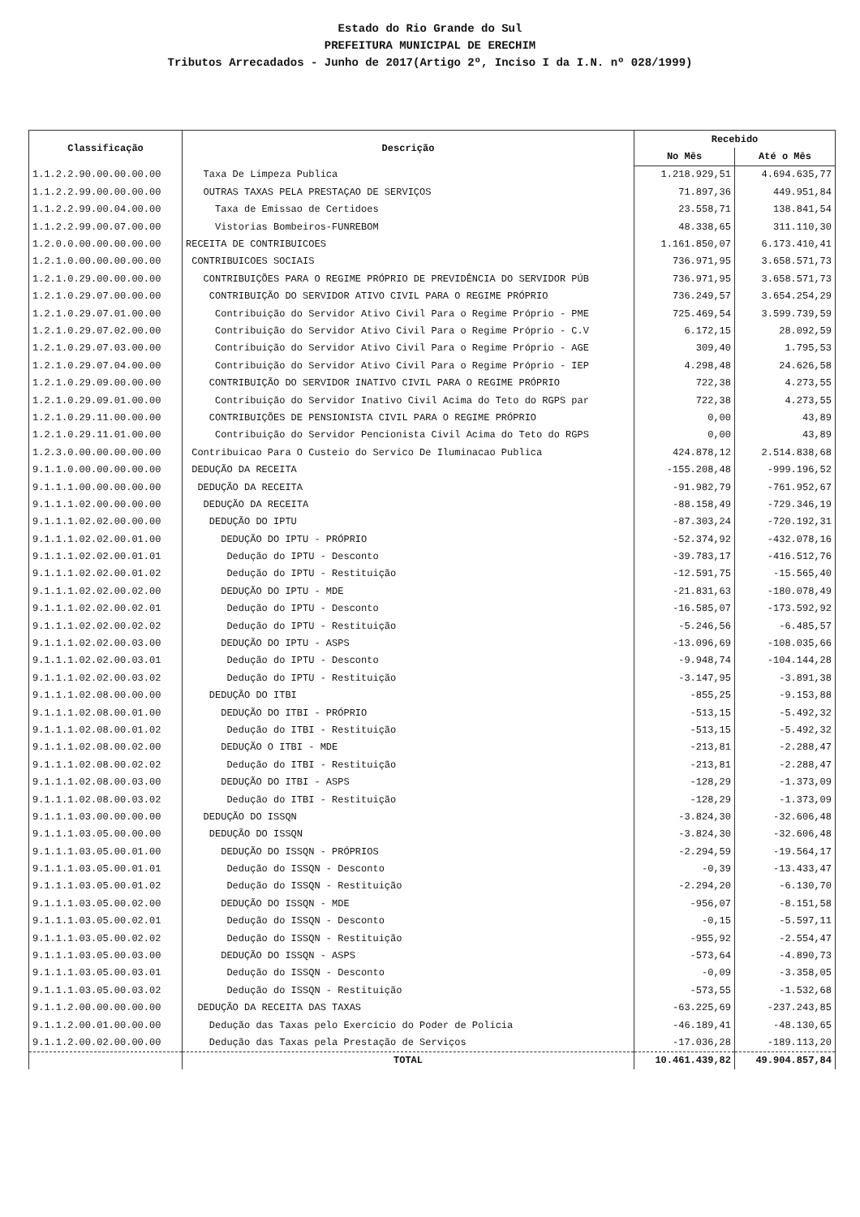Estado do Rio Grande do Sul
PREFEITURA MUNICIPAL DE ERECHIM
Tributos Arrecadados - Junho de 2017(Artigo 2º, Inciso I da I.N. nº 028/1999)
| Classificação | Descrição | Recebido | |
| --- | --- | --- | --- |
| | | No Mês | Até o Mês |
| 1.1.2.2.90.00.00.00.00 | Taxa De Limpeza Publica | 1.218.929,51 | 4.694.635,77 |
| 1.1.2.2.99.00.00.00.00 | OUTRAS TAXAS PELA PRESTAÇAO DE SERVIÇOS | 71.897,36 | 449.951,84 |
| 1.1.2.2.99.00.04.00.00 | Taxa de Emissao de Certidoes | 23.558,71 | 138.841,54 |
| 1.1.2.2.99.00.07.00.00 | Vistorias Bombeiros-FUNREBOM | 48.338,65 | 311.110,30 |
| 1.2.0.0.00.00.00.00.00 | RECEITA DE CONTRIBUICOES | 1.161.850,07 | 6.173.410,41 |
| 1.2.1.0.00.00.00.00.00 | CONTRIBUICOES SOCIAIS | 736.971,95 | 3.658.571,73 |
| 1.2.1.0.29.00.00.00.00 | CONTRIBUIÇÕES PARA O REGIME PRÓPRIO DE PREVIDÊNCIA DO SERVIDOR PÚB | 736.971,95 | 3.658.571,73 |
| 1.2.1.0.29.07.00.00.00 | CONTRIBUIÇÃO DO SERVIDOR ATIVO CIVIL PARA O REGIME PRÓPRIO | 736.249,57 | 3.654.254,29 |
| 1.2.1.0.29.07.01.00.00 | Contribuição do Servidor Ativo Civil Para o Regime Próprio - PME | 725.469,54 | 3.599.739,59 |
| 1.2.1.0.29.07.02.00.00 | Contribuição do Servidor Ativo Civil Para o Regime Próprio - C.V | 6.172,15 | 28.092,59 |
| 1.2.1.0.29.07.03.00.00 | Contribuição do Servidor Ativo Civil Para o Regime Próprio - AGE | 309,40 | 1.795,53 |
| 1.2.1.0.29.07.04.00.00 | Contribuição do Servidor Ativo Civil Para o Regime Próprio - IEP | 4.298,48 | 24.626,58 |
| 1.2.1.0.29.09.00.00.00 | CONTRIBUIÇÃO DO SERVIDOR INATIVO CIVIL PARA O REGIME PRÓPRIO | 722,38 | 4.273,55 |
| 1.2.1.0.29.09.01.00.00 | Contribuição do Servidor Inativo Civil Acima do Teto do RGPS par | 722,38 | 4.273,55 |
| 1.2.1.0.29.11.00.00.00 | CONTRIBUIÇÕES DE PENSIONISTA CIVIL PARA O REGIME PRÓPRIO | 0,00 | 43,89 |
| 1.2.1.0.29.11.01.00.00 | Contribuição do Servidor Pencionista Civil Acima do Teto do RGPS | 0,00 | 43,89 |
| 1.2.3.0.00.00.00.00.00 | Contribuicao Para O Custeio do Servico De Iluminacao Publica | 424.878,12 | 2.514.838,68 |
| 9.1.1.0.00.00.00.00.00 | DEDUÇÃO DA RECEITA | -155.208,48 | -999.196,52 |
| 9.1.1.1.00.00.00.00.00 | DEDUÇÃO DA RECEITA | -91.982,79 | -761.952,67 |
| 9.1.1.1.02.00.00.00.00 | DEDUÇÃO DA RECEITA | -88.158,49 | -729.346,19 |
| 9.1.1.1.02.02.00.00.00 | DEDUÇÃO DO IPTU | -87.303,24 | -720.192,31 |
| 9.1.1.1.02.02.00.01.00 | DEDUÇÃO DO IPTU - PRÓPRIO | -52.374,92 | -432.078,16 |
| 9.1.1.1.02.02.00.01.01 | Dedução do IPTU - Desconto | -39.783,17 | -416.512,76 |
| 9.1.1.1.02.02.00.01.02 | Dedução do IPTU - Restituição | -12.591,75 | -15.565,40 |
| 9.1.1.1.02.02.00.02.00 | DEDUÇÃO DO IPTU - MDE | -21.831,63 | -180.078,49 |
| 9.1.1.1.02.02.00.02.01 | Dedução do IPTU - Desconto | -16.585,07 | -173.592,92 |
| 9.1.1.1.02.02.00.02.02 | Dedução do IPTU - Restituição | -5.246,56 | -6.485,57 |
| 9.1.1.1.02.02.00.03.00 | DEDUÇÃO DO IPTU - ASPS | -13.096,69 | -108.035,66 |
| 9.1.1.1.02.02.00.03.01 | Dedução do IPTU - Desconto | -9.948,74 | -104.144,28 |
| 9.1.1.1.02.02.00.03.02 | Dedução do IPTU - Restituição | -3.147,95 | -3.891,38 |
| 9.1.1.1.02.08.00.00.00 | DEDUÇÃO DO ITBI | -855,25 | -9.153,88 |
| 9.1.1.1.02.08.00.01.00 | DEDUÇÃO DO ITBI - PRÓPRIO | -513,15 | -5.492,32 |
| 9.1.1.1.02.08.00.01.02 | Dedução do ITBI - Restituição | -513,15 | -5.492,32 |
| 9.1.1.1.02.08.00.02.00 | DEDUÇÃO O ITBI - MDE | -213,81 | -2.288,47 |
| 9.1.1.1.02.08.00.02.02 | Dedução do ITBI - Restituição | -213,81 | -2.288,47 |
| 9.1.1.1.02.08.00.03.00 | DEDUÇÃO DO ITBI - ASPS | -128,29 | -1.373,09 |
| 9.1.1.1.02.08.00.03.02 | Dedução do ITBI - Restituição | -128,29 | -1.373,09 |
| 9.1.1.1.03.00.00.00.00 | DEDUÇÃO DO ISSQN | -3.824,30 | -32.606,48 |
| 9.1.1.1.03.05.00.00.00 | DEDUÇÃO DO ISSQN | -3.824,30 | -32.606,48 |
| 9.1.1.1.03.05.00.01.00 | DEDUÇÃO DO ISSQN - PRÓPRIOS | -2.294,59 | -19.564,17 |
| 9.1.1.1.03.05.00.01.01 | Dedução do ISSQN - Desconto | -0,39 | -13.433,47 |
| 9.1.1.1.03.05.00.01.02 | Dedução do ISSQN - Restituição | -2.294,20 | -6.130,70 |
| 9.1.1.1.03.05.00.02.00 | DEDUÇÃO DO ISSQN - MDE | -956,07 | -8.151,58 |
| 9.1.1.1.03.05.00.02.01 | Dedução do ISSQN - Desconto | -0,15 | -5.597,11 |
| 9.1.1.1.03.05.00.02.02 | Dedução do ISSQN - Restituição | -955,92 | -2.554,47 |
| 9.1.1.1.03.05.00.03.00 | DEDUÇÃO DO ISSQN - ASPS | -573,64 | -4.890,73 |
| 9.1.1.1.03.05.00.03.01 | Dedução do ISSQN - Desconto | -0,09 | -3.358,05 |
| 9.1.1.1.03.05.00.03.02 | Dedução do ISSQN - Restituição | -573,55 | -1.532,68 |
| 9.1.1.2.00.00.00.00.00 | DEDUÇÃO DA RECEITA DAS TAXAS | -63.225,69 | -237.243,85 |
| 9.1.1.2.00.01.00.00.00 | Dedução das Taxas pelo Exercício do Poder de Polícia | -46.189,41 | -48.130,65 |
| 9.1.1.2.00.02.00.00.00 | Dedução das Taxas pela Prestação de Serviços | -17.036,28 | -189.113,20 |
| | TOTAL | 10.461.439,82 | 49.904.857,84 |